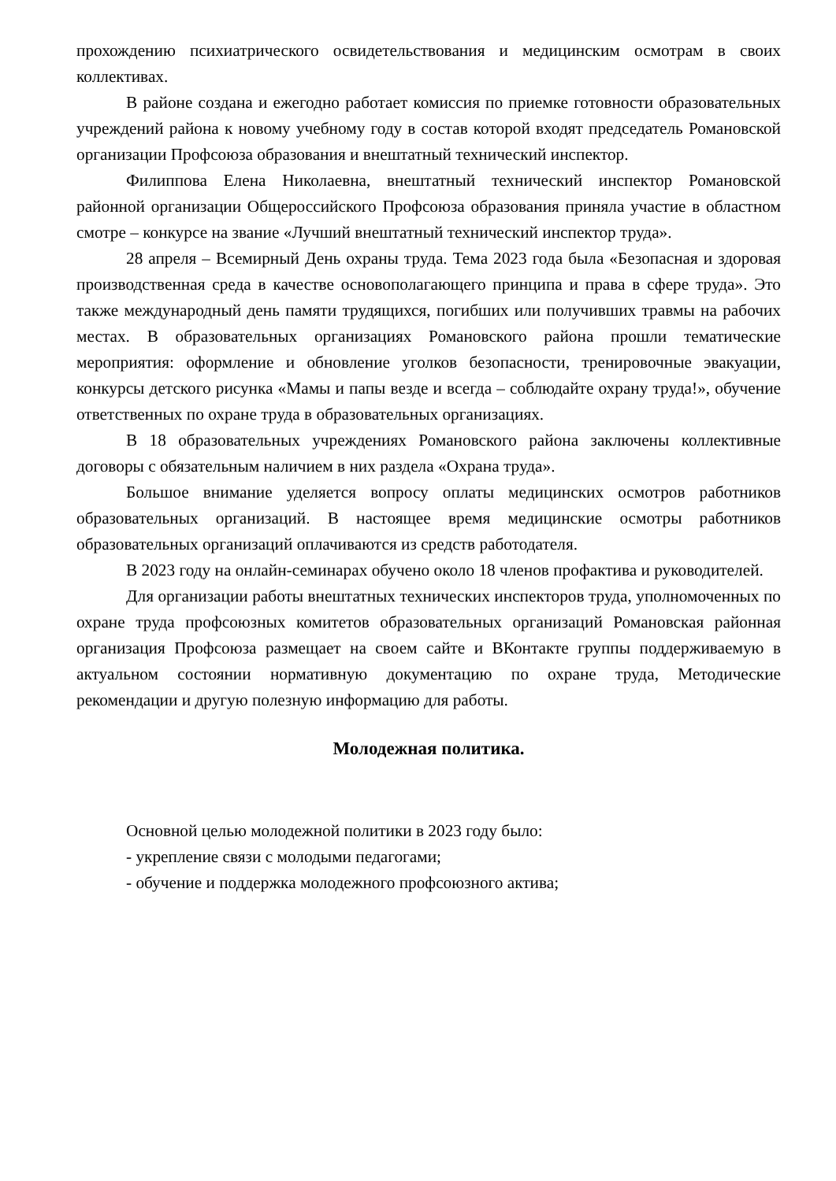прохождению психиатрического освидетельствования и медицинским осмотрам в своих коллективах.
В районе создана и ежегодно работает комиссия по приемке готовности образовательных учреждений района к новому учебному году в состав которой входят председатель Романовской организации Профсоюза образования и внештатный технический инспектор.
Филиппова Елена Николаевна, внештатный технический инспектор Романовской районной организации Общероссийского Профсоюза образования приняла участие в областном смотре – конкурсе на звание «Лучший внештатный технический инспектор труда».
28 апреля – Всемирный День охраны труда. Тема 2023 года была «Безопасная и здоровая производственная среда в качестве основополагающего принципа и права в сфере труда». Это также международный день памяти трудящихся, погибших или получивших травмы на рабочих местах. В образовательных организациях Романовского района прошли тематические мероприятия: оформление и обновление уголков безопасности, тренировочные эвакуации, конкурсы детского рисунка «Мамы и папы везде и всегда – соблюдайте охрану труда!», обучение ответственных по охране труда в образовательных организациях.
В 18 образовательных учреждениях Романовского района заключены коллективные договоры с обязательным наличием в них раздела «Охрана труда».
Большое внимание уделяется вопросу оплаты медицинских осмотров работников образовательных организаций. В настоящее время медицинские осмотры работников образовательных организаций оплачиваются из средств работодателя.
В 2023 году на онлайн-семинарах обучено около 18 членов профактива и руководителей.
Для организации работы внештатных технических инспекторов труда, уполномоченных по охране труда профсоюзных комитетов образовательных организаций Романовская районная организация Профсоюза размещает на своем сайте и ВКонтакте группы поддерживаемую в актуальном состоянии нормативную документацию по охране труда, Методические рекомендации и другую полезную информацию для работы.
Молодежная политика.
Основной целью молодежной политики в 2023 году было:
- укрепление связи с молодыми педагогами;
- обучение и поддержка молодежного профсоюзного актива;